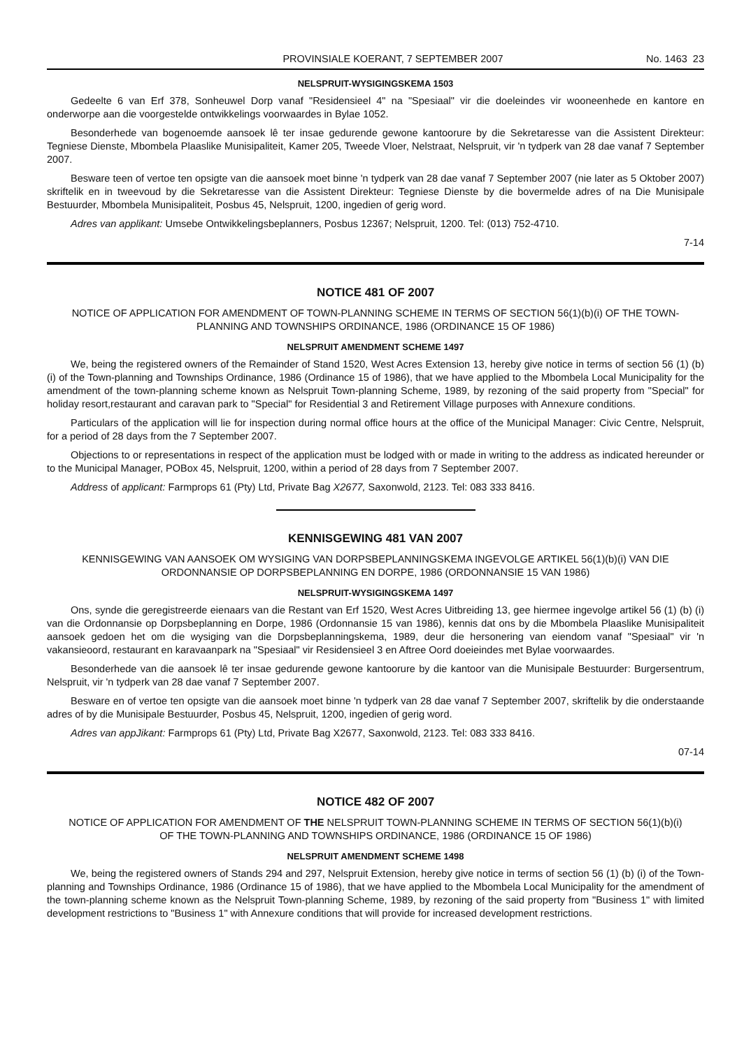PROVINSIALE KOERANT, 7 SEPTEMBER 2007
No. 1463 23
NELSPRUIT-WYSIGINGSKEMA 1503
Gedeelte 6 van Erf 378, Sonheuwel Dorp vanaf "Residensieel 4" na "Spesiaal" vir die doeleindes vir wooneenhede en kantore en onderworpe aan die voorgestelde ontwikkelings voorwaardes in Bylae 1052.
Besonderhede van bogenoemde aansoek lê ter insae gedurende gewone kantoorure by die Sekretaresse van die Assistent Direkteur: Tegniese Dienste, Mbombela Plaaslike Munisipaliteit, Kamer 205, Tweede Vloer, Nelstraat, Nelspruit, vir 'n tydperk van 28 dae vanaf 7 September 2007.
Besware teen of vertoe ten opsigte van die aansoek moet binne 'n tydperk van 28 dae vanaf 7 September 2007 (nie later as 5 Oktober 2007) skriftelik en in tweevoud by die Sekretaresse van die Assistent Direkteur: Tegniese Dienste by die bovermelde adres of na Die Munisipale Bestuurder, Mbombela Munisipaliteit, Posbus 45, Nelspruit, 1200, ingedien of gerig word.
Adres van applikant: Umsebe Ontwikkelingsbeplanners, Posbus 12367; Nelspruit, 1200. Tel: (013) 752-4710.
7-14
NOTICE 481 OF 2007
NOTICE OF APPLICATION FOR AMENDMENT OF TOWN-PLANNING SCHEME IN TERMS OF SECTION 56(1)(b)(i) OF THE TOWN-PLANNING AND TOWNSHIPS ORDINANCE, 1986 (ORDINANCE 15 OF 1986)
NELSPRUIT AMENDMENT SCHEME 1497
We, being the registered owners of the Remainder of Stand 1520, West Acres Extension 13, hereby give notice in terms of section 56 (1) (b) (i) of the Town-planning and Townships Ordinance, 1986 (Ordinance 15 of 1986), that we have applied to the Mbombela Local Municipality for the amendment of the town-planning scheme known as Nelspruit Town-planning Scheme, 1989, by rezoning of the said property from "Special" for holiday resort,restaurant and caravan park to "Special" for Residential 3 and Retirement Village purposes with Annexure conditions.
Particulars of the application will lie for inspection during normal office hours at the office of the Municipal Manager: Civic Centre, Nelspruit, for a period of 28 days from the 7 September 2007.
Objections to or representations in respect of the application must be lodged with or made in writing to the address as indicated hereunder or to the Municipal Manager, POBox 45, Nelspruit, 1200, within a period of 28 days from 7 September 2007.
Address of applicant: Farmprops 61 (Pty) Ltd, Private Bag X2677, Saxonwold, 2123. Tel: 083 333 8416.
KENNISGEWING 481 VAN 2007
KENNISGEWING VAN AANSOEK OM WYSIGING VAN DORPSBEPLANNINGSKEMA INGEVOLGE ARTIKEL 56(1)(b)(i) VAN DIE ORDONNANSIE OP DORPSBEPLANNING EN DORPE, 1986 (ORDONNANSIE 15 VAN 1986)
NELSPRUIT-WYSIGINGSKEMA 1497
Ons, synde die geregistreerde eienaars van die Restant van Erf 1520, West Acres Uitbreiding 13, gee hiermee ingevolge artikel 56 (1) (b) (i) van die Ordonnansie op Dorpsbeplanning en Dorpe, 1986 (Ordonnansie 15 van 1986), kennis dat ons by die Mbombela Plaaslike Munisipaliteit aansoek gedoen het om die wysiging van die Dorpsbeplanningskema, 1989, deur die hersonering van eiendom vanaf "Spesiaal" vir 'n vakansieoord, restaurant en karavaanpark na "Spesiaal" vir Residensieel 3 en Aftree Oord doeieindes met Bylae voorwaardes.
Besonderhede van die aansoek lê ter insae gedurende gewone kantoorure by die kantoor van die Munisipale Bestuurder: Burgersentrum, Nelspruit, vir 'n tydperk van 28 dae vanaf 7 September 2007.
Besware en of vertoe ten opsigte van die aansoek moet binne 'n tydperk van 28 dae vanaf 7 September 2007, skriftelik by die onderstaande adres of by die Munisipale Bestuurder, Posbus 45, Nelspruit, 1200, ingedien of gerig word.
Adres van appJikant: Farmprops 61 (Pty) Ltd, Private Bag X2677, Saxonwold, 2123. Tel: 083 333 8416.
07-14
NOTICE 482 OF 2007
NOTICE OF APPLICATION FOR AMENDMENT OF THE NELSPRUIT TOWN-PLANNING SCHEME IN TERMS OF SECTION 56(1)(b)(i) OF THE TOWN-PLANNING AND TOWNSHIPS ORDINANCE, 1986 (ORDINANCE 15 OF 1986)
NELSPRUIT AMENDMENT SCHEME 1498
We, being the registered owners of Stands 294 and 297, Nelspruit Extension, hereby give notice in terms of section 56 (1) (b) (i) of the Town-planning and Townships Ordinance, 1986 (Ordinance 15 of 1986), that we have applied to the Mbombela Local Municipality for the amendment of the town-planning scheme known as the Nelspruit Town-planning Scheme, 1989, by rezoning of the said property from "Business 1" with limited development restrictions to "Business 1" with Annexure conditions that will provide for increased development restrictions.